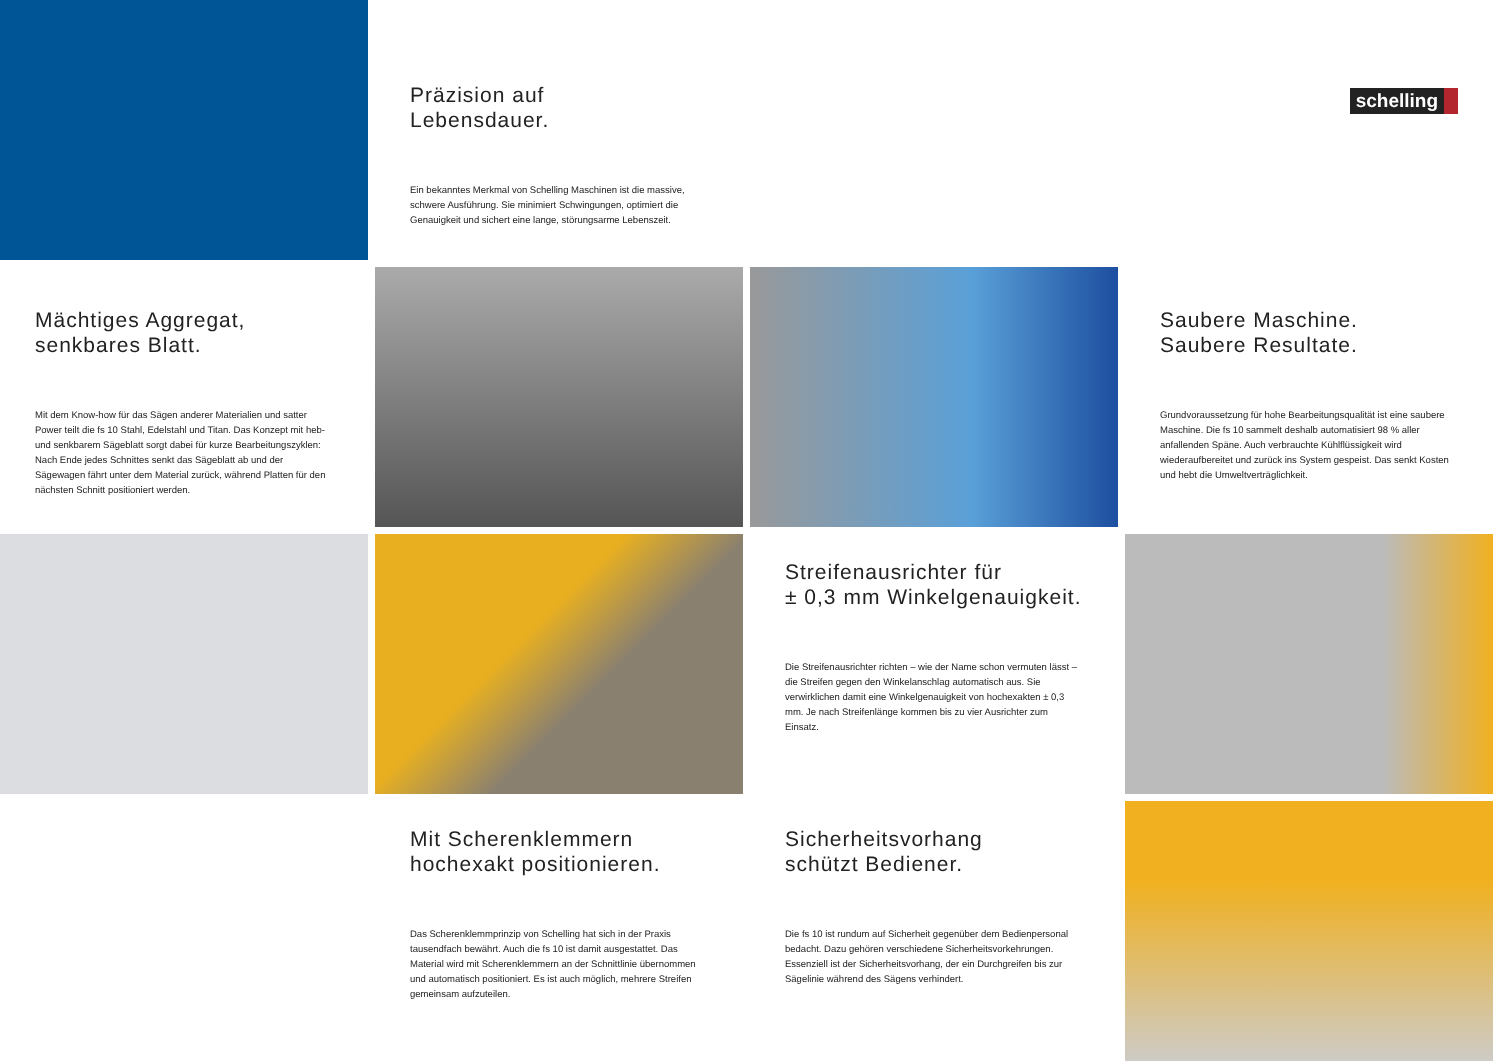Präzision auf
Lebensdauer.
Ein bekanntes Merkmal von Schelling Maschinen ist die massive, schwere Ausführung. Sie minimiert Schwingungen, optimiert die Genauigkeit und sichert eine lange, störungsarme Lebenszeit.
schelling
Mächtiges Aggregat,
senkbares Blatt.
Mit dem Know-how für das Sägen anderer Materialien und satter Power teilt die fs 10 Stahl, Edelstahl und Titan. Das Konzept mit heb- und senkbarem Sägeblatt sorgt dabei für kurze Bearbeitungszyklen: Nach Ende jedes Schnittes senkt das Sägeblatt ab und der Sägewagen fährt unter dem Material zurück, während Platten für den nächsten Schnitt positioniert werden.
Saubere Maschine.
Saubere Resultate.
Grundvoraussetzung für hohe Bearbeitungsqualität ist eine saubere Maschine. Die fs 10 sammelt deshalb automatisiert 98 % aller anfallenden Späne. Auch verbrauchte Kühlflüssigkeit wird wiederaufbereitet und zurück ins System gespeist. Das senkt Kosten und hebt die Umweltverträglichkeit.
Streifenausrichter für
± 0,3 mm Winkelgenauigkeit.
Die Streifenausrichter richten – wie der Name schon vermuten lässt – die Streifen gegen den Winkelanschlag automatisch aus. Sie verwirklichen damit eine Winkelgenauigkeit von hochexakten ± 0,3 mm. Je nach Streifenlänge kommen bis zu vier Ausrichter zum Einsatz.
Mit Scherenklemmern
hochexakt positionieren.
Das Scherenklemmprinzip von Schelling hat sich in der Praxis tausendfach bewährt. Auch die fs 10 ist damit ausgestattet. Das Material wird mit Scherenklemmern an der Schnittlinie übernommen und automatisch positioniert. Es ist auch möglich, mehrere Streifen gemeinsam aufzuteilen.
Sicherheitsvorhang
schützt Bediener.
Die fs 10 ist rundum auf Sicherheit gegenüber dem Bedienpersonal bedacht. Dazu gehören verschiedene Sicherheitsvorkehrungen. Essenziell ist der Sicherheitsvorhang, der ein Durchgreifen bis zur Sägelinie während des Sägens verhindert.